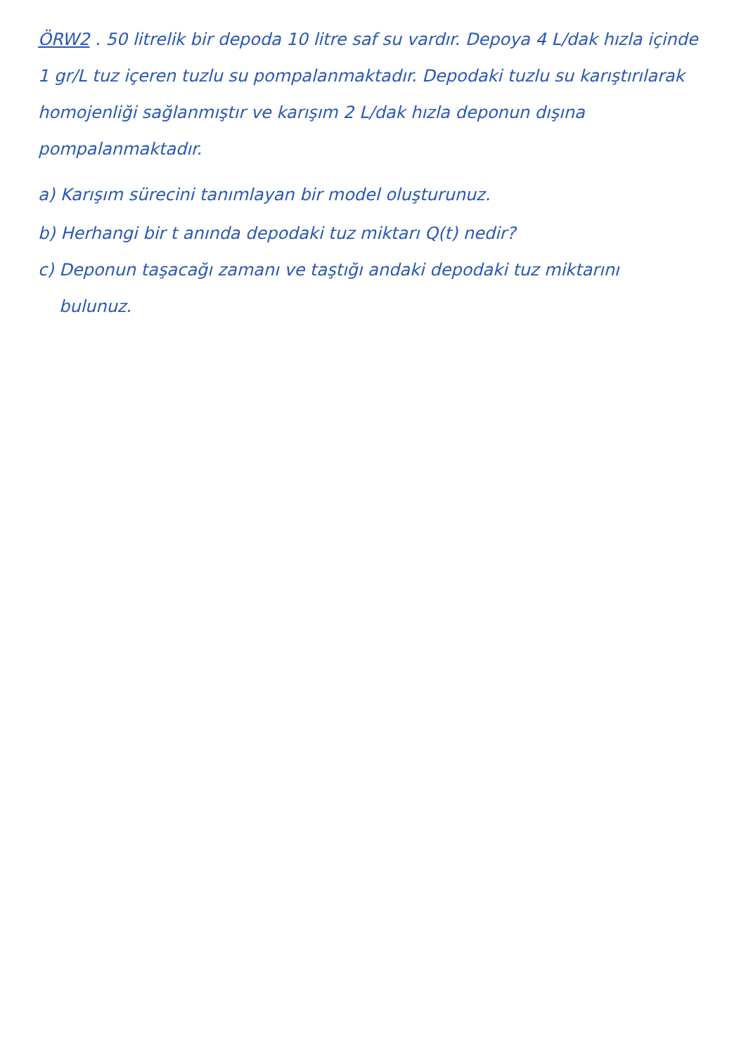ÖRW2 . 50 litrelik bir depoda 10 litre saf su vardır. Depoya 4 L/dak hızla içinde 1 gr/L tuz içeren tuzlu su pompalanmaktadır. Depodaki tuzlu su karıştırılarak homojenliği sağlanmıştır ve karışım 2 L/dak hızla deponun dışına pompalanmaktadır.
a) Karışım sürecini tanımlayan bir model oluşturunuz.
b) Herhangi bir t anında depodaki tuz miktarı Q(t) nedir?
c) Deponun taşacağı zamanı ve taştığı andaki depodaki tuz miktarını
bulunuz.